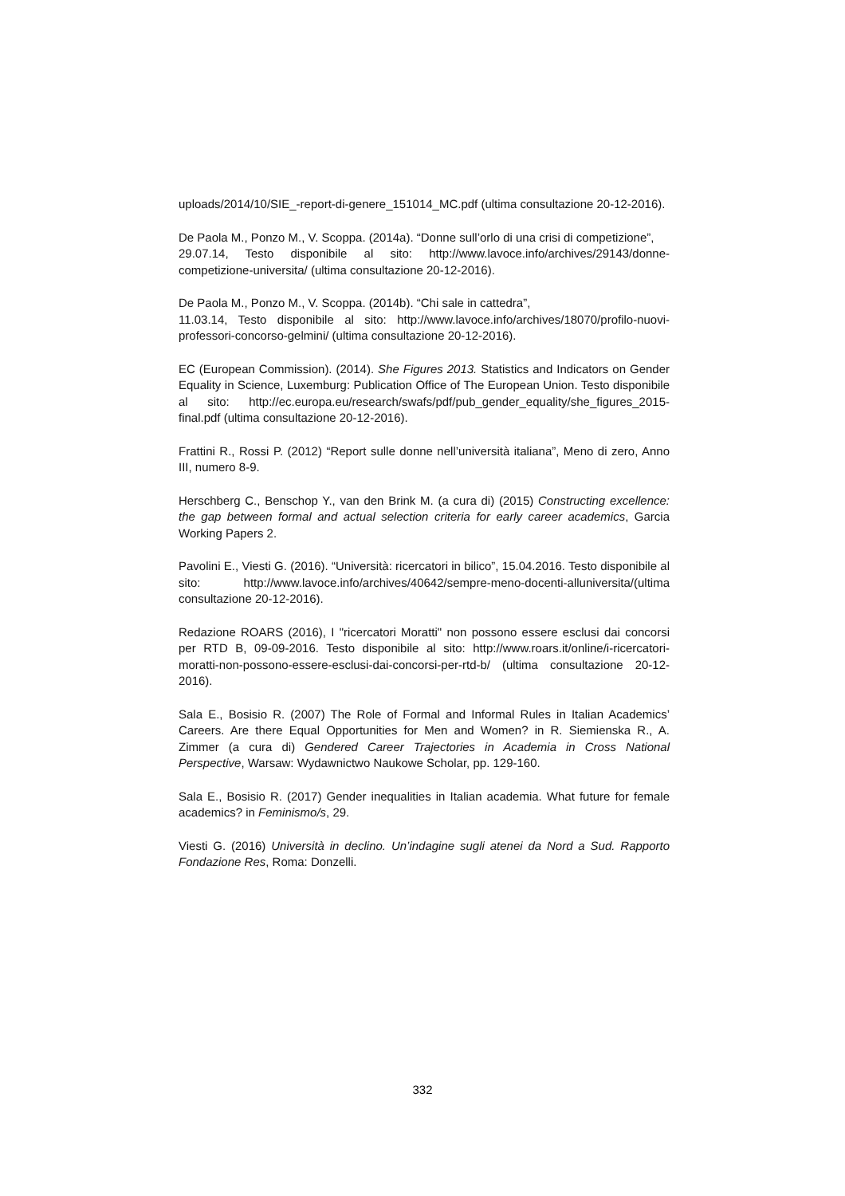uploads/2014/10/SIE_-report-di-genere_151014_MC.pdf (ultima consultazione 20-12-2016).
De Paola M., Ponzo M., V. Scoppa. (2014a). “Donne sull’orlo di una crisi di competizione”,
29.07.14, Testo disponibile al sito: http://www.lavoce.info/archives/29143/donne-competizione-universita/ (ultima consultazione 20-12-2016).
De Paola M., Ponzo M., V. Scoppa. (2014b). “Chi sale in cattedra”,
11.03.14, Testo disponibile al sito: http://www.lavoce.info/archives/18070/profilo-nuovi-professori-concorso-gelmini/ (ultima consultazione 20-12-2016).
EC (European Commission). (2014). She Figures 2013. Statistics and Indicators on Gender Equality in Science, Luxemburg: Publication Office of The European Union. Testo disponibile al sito: http://ec.europa.eu/research/swafs/pdf/pub_gender_equality/she_figures_2015-final.pdf (ultima consultazione 20-12-2016).
Frattini R., Rossi P. (2012) “Report sulle donne nell’università italiana”, Meno di zero, Anno III, numero 8-9.
Herschberg C., Benschop Y., van den Brink M. (a cura di) (2015) Constructing excellence: the gap between formal and actual selection criteria for early career academics, Garcia Working Papers 2.
Pavolini E., Viesti G. (2016). “Università: ricercatori in bilico”, 15.04.2016. Testo disponibile al sito: http://www.lavoce.info/archives/40642/sempre-meno-docenti-alluniversita/(ultima consultazione 20-12-2016).
Redazione ROARS (2016), I "ricercatori Moratti" non possono essere esclusi dai concorsi per RTD B, 09-09-2016. Testo disponibile al sito: http://www.roars.it/online/i-ricercatori-moratti-non-possono-essere-esclusi-dai-concorsi-per-rtd-b/ (ultima consultazione 20-12-2016).
Sala E., Bosisio R. (2007) The Role of Formal and Informal Rules in Italian Academics’ Careers. Are there Equal Opportunities for Men and Women? in R. Siemienska R., A. Zimmer (a cura di) Gendered Career Trajectories in Academia in Cross National Perspective, Warsaw: Wydawnictwo Naukowe Scholar, pp. 129-160.
Sala E., Bosisio R. (2017) Gender inequalities in Italian academia. What future for female academics? in Feminismo/s, 29.
Viesti G. (2016) Università in declino. Un’indagine sugli atenei da Nord a Sud. Rapporto Fondazione Res, Roma: Donzelli.
332